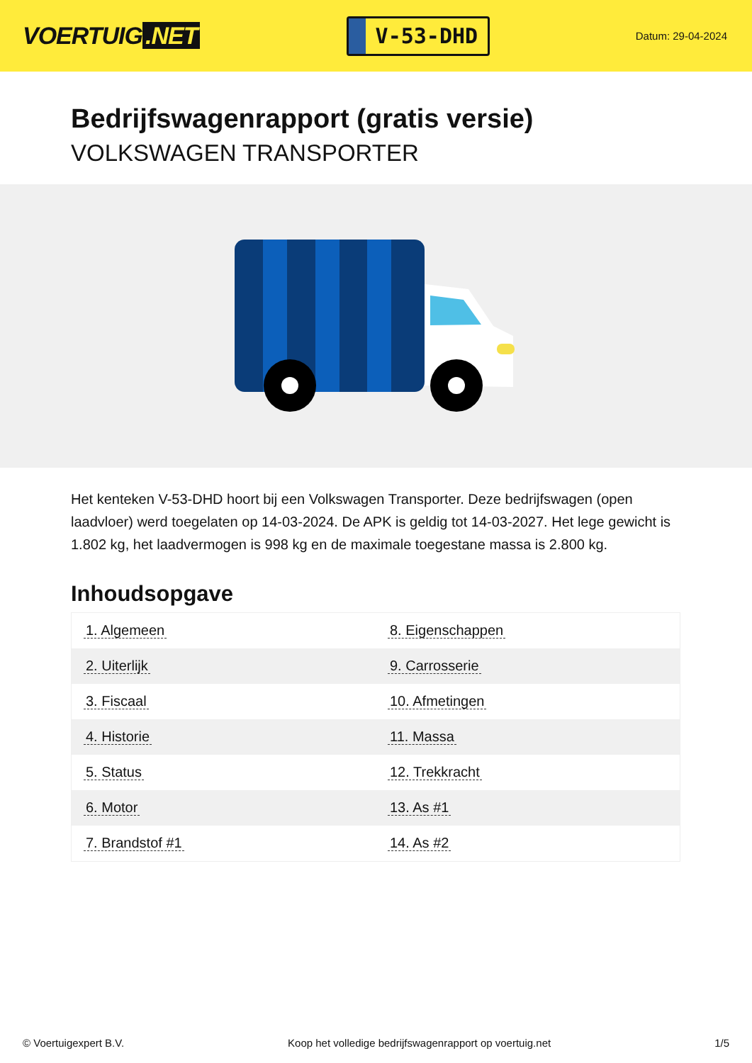VOERTUIG.NET
V-53-DHD
Datum: 29-04-2024
Bedrijfswagenrapport (gratis versie)
VOLKSWAGEN TRANSPORTER
Het kenteken V-53-DHD hoort bij een Volkswagen Transporter. Deze bedrijfswagen (open laadvloer) werd toegelaten op 14-03-2024. De APK is geldig tot 14-03-2027. Het lege gewicht is 1.802 kg, het laadvermogen is 998 kg en de maximale toegestane massa is 2.800 kg.
Inhoudsopgave
| 1. Algemeen | 8. Eigenschappen |
| 2. Uiterlijk | 9. Carrosserie |
| 3. Fiscaal | 10. Afmetingen |
| 4. Historie | 11. Massa |
| 5. Status | 12. Trekkracht |
| 6. Motor | 13. As #1 |
| 7. Brandstof #1 | 14. As #2 |
© Voertuigexpert B.V. Koop het volledige bedrijfswagenrapport op voertuig.net 1/5